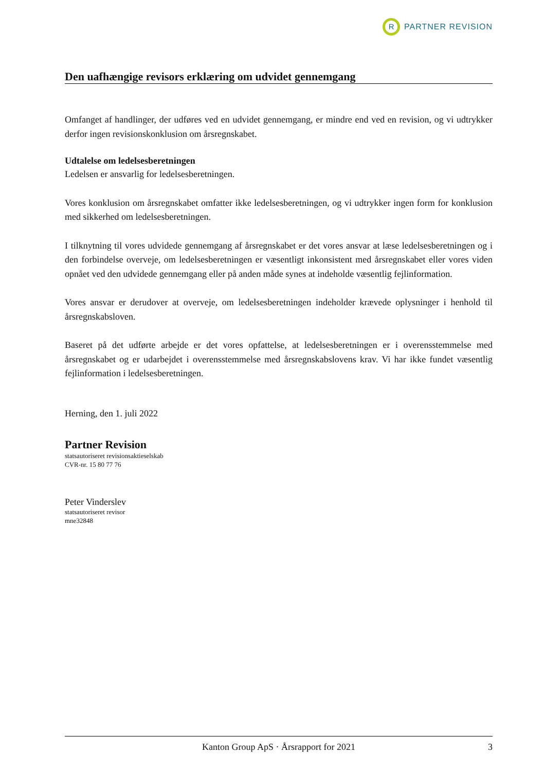R
PARTNER REVISION
Den uafhængige revisors erklæring om udvidet gennemgang
Omfanget af handlinger, der udføres ved en udvidet gennemgang, er mindre end ved en revision, og vi udtrykker derfor ingen revisionskonklusion om årsregnskabet.
Udtalelse om ledelsesberetningen
Ledelsen er ansvarlig for ledelsesberetningen.
Vores konklusion om årsregnskabet omfatter ikke ledelsesberetningen, og vi udtrykker ingen form for konklusion med sikkerhed om ledelsesberetningen.
I tilknytning til vores udvidede gennemgang af årsregnskabet er det vores ansvar at læse ledelsesberetnin­gen og i den forbindelse overveje, om ledelsesberetningen er væsentligt inkonsistent med årsregnskabet eller vores viden opnået ved den udvidede gennemgang eller på anden måde synes at indeholde væsentlig fejlinformation.
Vores ansvar er derudover at overveje, om ledelsesberetningen indeholder krævede oplysninger i henhold til årsregnskabsloven.
Baseret på det udførte arbejde er det vores opfattelse, at ledelsesberetningen er i overensstemmelse med årsregnskabet og er udarbejdet i overensstemmelse med årsregnskabslovens krav. Vi har ikke fundet væ­sentlig fejlinformation i ledelsesberetningen.
Herning, den 1. juli 2022
Partner Revision
statsautoriseret revisionsaktieselskab
CVR-nr. 15 80 77 76
Peter Vinderslev
statsautoriseret revisor
mne32848
Kanton Group ApS · Årsrapport for 2021 3